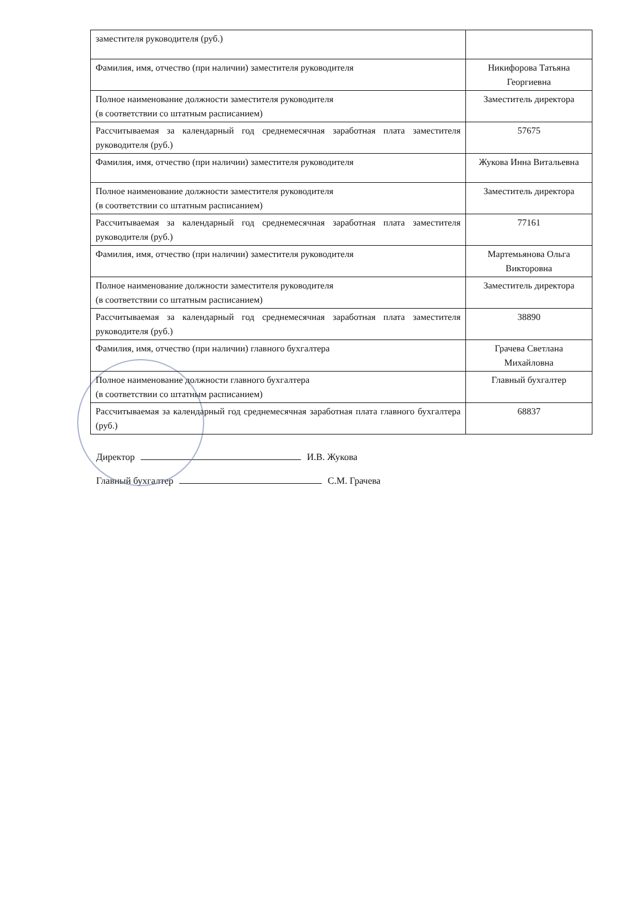| заместителя руководителя (руб.) | |
| Фамилия, имя, отчество (при наличии) заместителя руководителя | Никифорова Татьяна Георгиевна |
| Полное наименование должности заместителя руководителя (в соответствии со штатным расписанием) | Заместитель директора |
| Рассчитываемая за календарный год среднемесячная заработная плата заместителя руководителя (руб.) | 57675 |
| Фамилия, имя, отчество (при наличии) заместителя руководителя | Жукова Инна Витальевна |
| Полное наименование должности заместителя руководителя (в соответствии со штатным расписанием) | Заместитель директора |
| Рассчитываемая за календарный год среднемесячная заработная плата заместителя руководителя (руб.) | 77161 |
| Фамилия, имя, отчество (при наличии) заместителя руководителя | Мартемьянова Ольга Викторовна |
| Полное наименование должности заместителя руководителя (в соответствии со штатным расписанием) | Заместитель директора |
| Рассчитываемая за календарный год среднемесячная заработная плата заместителя руководителя (руб.) | 38890 |
| Фамилия, имя, отчество (при наличии) главного бухгалтера | Грачева Светлана Михайловна |
| Полное наименование должности главного бухгалтера (в соответствии со штатным расписанием) | Главный бухгалтер |
| Рассчитываемая за календарный год среднемесячная заработная плата главного бухгалтера (руб.) | 68837 |
Директор И.В. Жукова
Главный бухгалтер С.М. Грачева